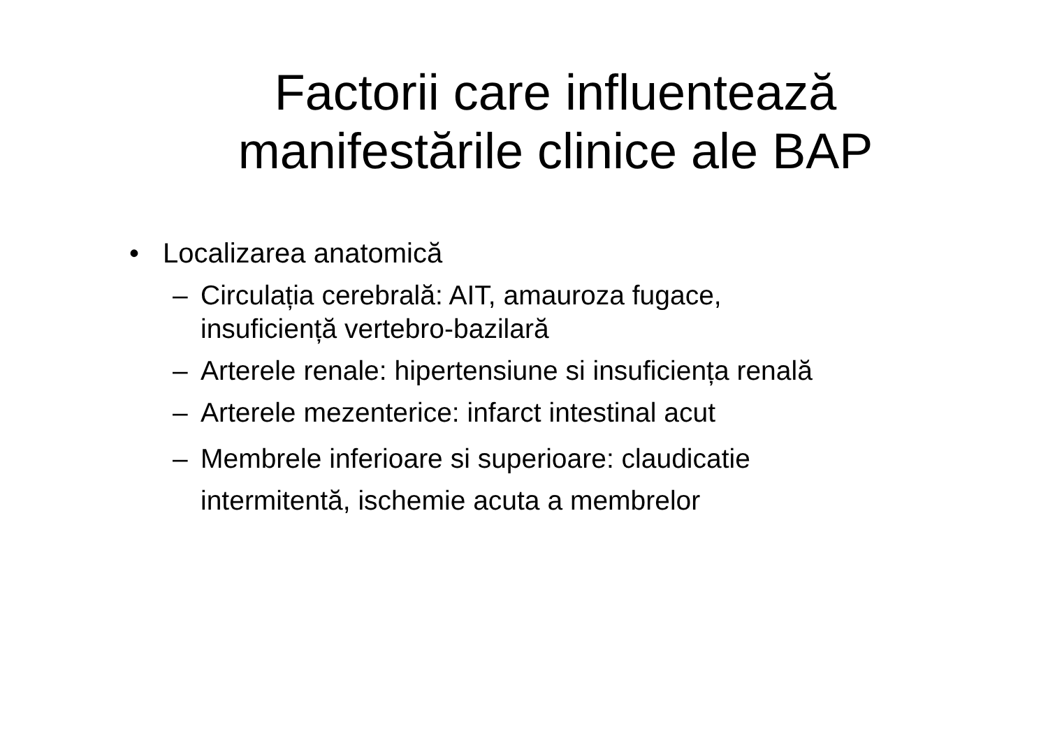Factorii care influentează
manifestările clinice ale BAP
• Localizarea anatomică
– Circulația cerebrală: AIT, amauroza fugace,
insuficiență vertebro-bazilară
– Arterele renale: hipertensiune si insuficiența renală
– Arterele mezenterice: infarct intestinal acut
– Membrele inferioare si superioare: claudicatie
intermitentă, ischemie acuta a membrelor